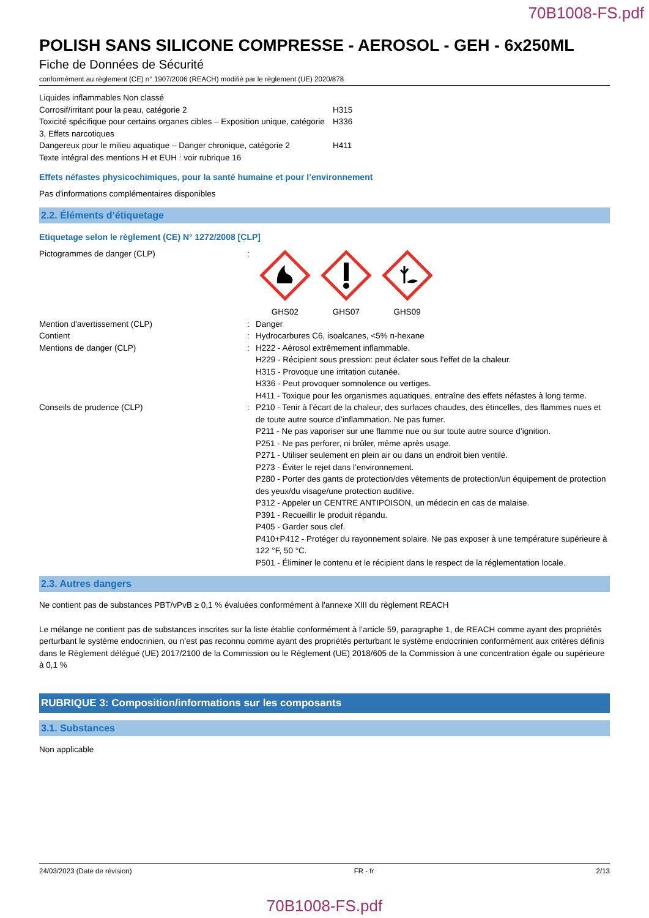70B1008-FS.pdf
POLISH SANS SILICONE COMPRESSE - AEROSOL - GEH - 6x250ML
Fiche de Données de Sécurité
conformément au règlement (CE) n° 1907/2006 (REACH) modifié par le règlement (UE) 2020/878
| Liquides inflammables Non classé | |
| Corrosif/irritant pour la peau, catégorie 2 | H315 |
| Toxicité spécifique pour certains organes cibles – Exposition unique, catégorie 3, Effets narcotiques | H336 |
| Dangereux pour le milieu aquatique – Danger chronique, catégorie 2 | H411 |
| Texte intégral des mentions H et EUH : voir rubrique 16 | |
Effets néfastes physicochimiques, pour la santé humaine et pour l’environnement
Pas d'informations complémentaires disponibles
2.2. Éléments d’étiquetage
Etiquetage selon le règlement (CE) N° 1272/2008 [CLP]
| Pictogrammes de danger (CLP) | : | GHS02 GHS07 GHS09 |
| Mention d'avertissement (CLP) | : | Danger |
| Contient | : | Hydrocarbures C6, isoalcanes, <5% n-hexane |
| Mentions de danger (CLP) | : | H222 - Aérosol extrêmement inflammable. H229 - Récipient sous pression: peut éclater sous l'effet de la chaleur. H315 - Provoque une irritation cutanée. H336 - Peut provoquer somnolence ou vertiges. H411 - Toxique pour les organismes aquatiques, entraîne des effets néfastes à long terme. |
| Conseils de prudence (CLP) | : | P210 - Tenir à l’écart de la chaleur, des surfaces chaudes, des étincelles, des flammes nues et de toute autre source d’inflammation. Ne pas fumer. P211 - Ne pas vaporiser sur une flamme nue ou sur toute autre source d’ignition. P251 - Ne pas perforer, ni brûler, même après usage. P271 - Utiliser seulement en plein air ou dans un endroit bien ventilé. P273 - Éviter le rejet dans l’environnement. P280 - Porter des gants de protection/des vêtements de protection/un équipement de protection des yeux/du visage/une protection auditive. P312 - Appeler un CENTRE ANTIPOISON, un médecin en cas de malaise. P391 - Recueillir le produit répandu. P405 - Garder sous clef. P410+P412 - Protéger du rayonnement solaire. Ne pas exposer à une température supérieure à 122 °F, 50 °C. P501 - Éliminer le contenu et le récipient dans le respect de la réglementation locale. |
2.3. Autres dangers
Ne contient pas de substances PBT/vPvB ≥ 0,1 % évaluées conformément à l'annexe XIII du règlement REACH
Le mélange ne contient pas de substances inscrites sur la liste établie conformément à l’article 59, paragraphe 1, de REACH comme ayant des propriétés perturbant le système endocrinien, ou n’est pas reconnu comme ayant des propriétés perturbant le système endocrinien conformément aux critères définis dans le Règlement délégué (UE) 2017/2100 de la Commission ou le Règlement (UE) 2018/605 de la Commission à une concentration égale ou supérieure à 0,1 %
RUBRIQUE 3: Composition/informations sur les composants
3.1. Substances
Non applicable
24/03/2023 (Date de révision) FR - fr 2/13
70B1008-FS.pdf